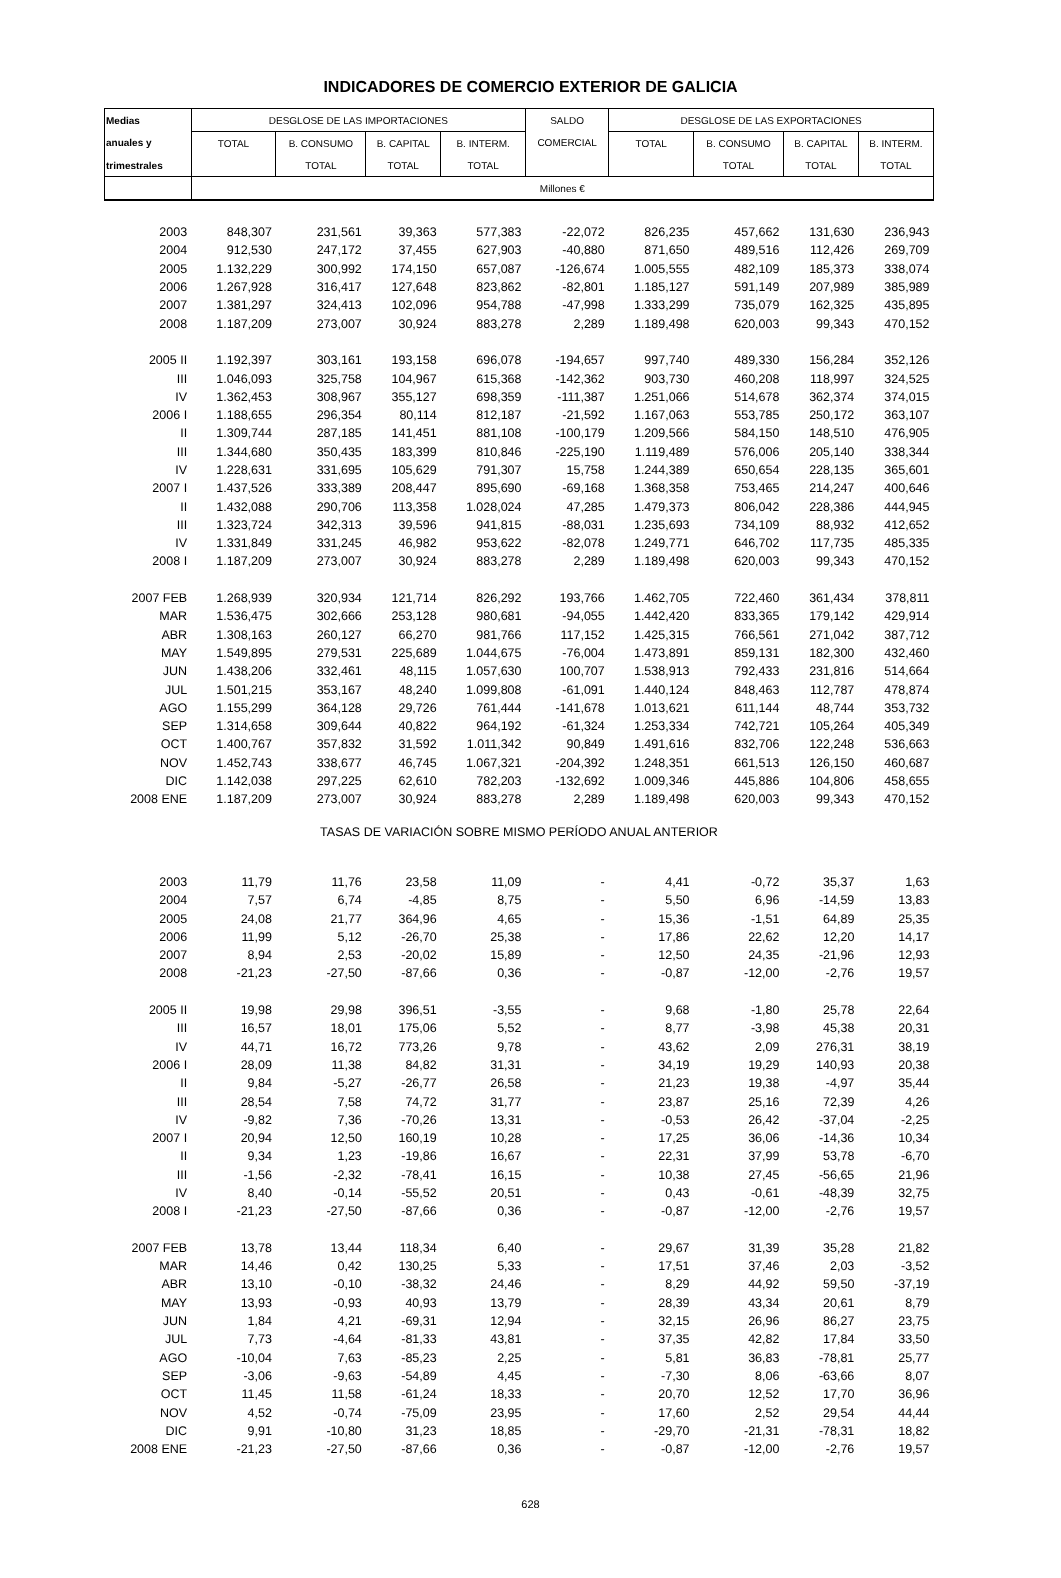INDICADORES DE COMERCIO EXTERIOR DE GALICIA
| Medias | DESGLOSE DE LAS IMPORTACIONES | | | | SALDO | DESGLOSE DE LAS EXPORTACIONES | | | |
| --- | --- | --- | --- | --- | --- | --- | --- | --- | --- |
| anuales y | TOTAL | B. CONSUMO | B. CAPITAL | B. INTERM. | COMERCIAL | TOTAL | B. CONSUMO | B. CAPITAL | B. INTERM. |
| trimestrales | | TOTAL | TOTAL | TOTAL | | | TOTAL | TOTAL | TOTAL |
| | Millones € | | | | | | | | |
| 2003 | 848,307 | 231,561 | 39,363 | 577,383 | -22,072 | 826,235 | 457,662 | 131,630 | 236,943 |
| 2004 | 912,530 | 247,172 | 37,455 | 627,903 | -40,880 | 871,650 | 489,516 | 112,426 | 269,709 |
| 2005 | 1.132,229 | 300,992 | 174,150 | 657,087 | -126,674 | 1.005,555 | 482,109 | 185,373 | 338,074 |
| 2006 | 1.267,928 | 316,417 | 127,648 | 823,862 | -82,801 | 1.185,127 | 591,149 | 207,989 | 385,989 |
| 2007 | 1.381,297 | 324,413 | 102,096 | 954,788 | -47,998 | 1.333,299 | 735,079 | 162,325 | 435,895 |
| 2008 | 1.187,209 | 273,007 | 30,924 | 883,278 | 2,289 | 1.189,498 | 620,003 | 99,343 | 470,152 |
| 2005 II | 1.192,397 | 303,161 | 193,158 | 696,078 | -194,657 | 997,740 | 489,330 | 156,284 | 352,126 |
| III | 1.046,093 | 325,758 | 104,967 | 615,368 | -142,362 | 903,730 | 460,208 | 118,997 | 324,525 |
| IV | 1.362,453 | 308,967 | 355,127 | 698,359 | -111,387 | 1.251,066 | 514,678 | 362,374 | 374,015 |
| 2006 I | 1.188,655 | 296,354 | 80,114 | 812,187 | -21,592 | 1.167,063 | 553,785 | 250,172 | 363,107 |
| II | 1.309,744 | 287,185 | 141,451 | 881,108 | -100,179 | 1.209,566 | 584,150 | 148,510 | 476,905 |
| III | 1.344,680 | 350,435 | 183,399 | 810,846 | -225,190 | 1.119,489 | 576,006 | 205,140 | 338,344 |
| IV | 1.228,631 | 331,695 | 105,629 | 791,307 | 15,758 | 1.244,389 | 650,654 | 228,135 | 365,601 |
| 2007 I | 1.437,526 | 333,389 | 208,447 | 895,690 | -69,168 | 1.368,358 | 753,465 | 214,247 | 400,646 |
| II | 1.432,088 | 290,706 | 113,358 | 1.028,024 | 47,285 | 1.479,373 | 806,042 | 228,386 | 444,945 |
| III | 1.323,724 | 342,313 | 39,596 | 941,815 | -88,031 | 1.235,693 | 734,109 | 88,932 | 412,652 |
| IV | 1.331,849 | 331,245 | 46,982 | 953,622 | -82,078 | 1.249,771 | 646,702 | 117,735 | 485,335 |
| 2008 I | 1.187,209 | 273,007 | 30,924 | 883,278 | 2,289 | 1.189,498 | 620,003 | 99,343 | 470,152 |
| 2007 FEB | 1.268,939 | 320,934 | 121,714 | 826,292 | 193,766 | 1.462,705 | 722,460 | 361,434 | 378,811 |
| MAR | 1.536,475 | 302,666 | 253,128 | 980,681 | -94,055 | 1.442,420 | 833,365 | 179,142 | 429,914 |
| ABR | 1.308,163 | 260,127 | 66,270 | 981,766 | 117,152 | 1.425,315 | 766,561 | 271,042 | 387,712 |
| MAY | 1.549,895 | 279,531 | 225,689 | 1.044,675 | -76,004 | 1.473,891 | 859,131 | 182,300 | 432,460 |
| JUN | 1.438,206 | 332,461 | 48,115 | 1.057,630 | 100,707 | 1.538,913 | 792,433 | 231,816 | 514,664 |
| JUL | 1.501,215 | 353,167 | 48,240 | 1.099,808 | -61,091 | 1.440,124 | 848,463 | 112,787 | 478,874 |
| AGO | 1.155,299 | 364,128 | 29,726 | 761,444 | -141,678 | 1.013,621 | 611,144 | 48,744 | 353,732 |
| SEP | 1.314,658 | 309,644 | 40,822 | 964,192 | -61,324 | 1.253,334 | 742,721 | 105,264 | 405,349 |
| OCT | 1.400,767 | 357,832 | 31,592 | 1.011,342 | 90,849 | 1.491,616 | 832,706 | 122,248 | 536,663 |
| NOV | 1.452,743 | 338,677 | 46,745 | 1.067,321 | -204,392 | 1.248,351 | 661,513 | 126,150 | 460,687 |
| DIC | 1.142,038 | 297,225 | 62,610 | 782,203 | -132,692 | 1.009,346 | 445,886 | 104,806 | 458,655 |
| 2008 ENE | 1.187,209 | 273,007 | 30,924 | 883,278 | 2,289 | 1.189,498 | 620,003 | 99,343 | 470,152 |
| TASAS DE VARIACIÓN SOBRE MISMO PERÍODO ANUAL ANTERIOR | | | | | | | | | |
| 2003 | 11,79 | 11,76 | 23,58 | 11,09 | - | 4,41 | -0,72 | 35,37 | 1,63 |
| 2004 | 7,57 | 6,74 | -4,85 | 8,75 | - | 5,50 | 6,96 | -14,59 | 13,83 |
| 2005 | 24,08 | 21,77 | 364,96 | 4,65 | - | 15,36 | -1,51 | 64,89 | 25,35 |
| 2006 | 11,99 | 5,12 | -26,70 | 25,38 | - | 17,86 | 22,62 | 12,20 | 14,17 |
| 2007 | 8,94 | 2,53 | -20,02 | 15,89 | - | 12,50 | 24,35 | -21,96 | 12,93 |
| 2008 | -21,23 | -27,50 | -87,66 | 0,36 | - | -0,87 | -12,00 | -2,76 | 19,57 |
| 2005 II | 19,98 | 29,98 | 396,51 | -3,55 | - | 9,68 | -1,80 | 25,78 | 22,64 |
| III | 16,57 | 18,01 | 175,06 | 5,52 | - | 8,77 | -3,98 | 45,38 | 20,31 |
| IV | 44,71 | 16,72 | 773,26 | 9,78 | - | 43,62 | 2,09 | 276,31 | 38,19 |
| 2006 I | 28,09 | 11,38 | 84,82 | 31,31 | - | 34,19 | 19,29 | 140,93 | 20,38 |
| II | 9,84 | -5,27 | -26,77 | 26,58 | - | 21,23 | 19,38 | -4,97 | 35,44 |
| III | 28,54 | 7,58 | 74,72 | 31,77 | - | 23,87 | 25,16 | 72,39 | 4,26 |
| IV | -9,82 | 7,36 | -70,26 | 13,31 | - | -0,53 | 26,42 | -37,04 | -2,25 |
| 2007 I | 20,94 | 12,50 | 160,19 | 10,28 | - | 17,25 | 36,06 | -14,36 | 10,34 |
| II | 9,34 | 1,23 | -19,86 | 16,67 | - | 22,31 | 37,99 | 53,78 | -6,70 |
| III | -1,56 | -2,32 | -78,41 | 16,15 | - | 10,38 | 27,45 | -56,65 | 21,96 |
| IV | 8,40 | -0,14 | -55,52 | 20,51 | - | 0,43 | -0,61 | -48,39 | 32,75 |
| 2008 I | -21,23 | -27,50 | -87,66 | 0,36 | - | -0,87 | -12,00 | -2,76 | 19,57 |
| 2007 FEB | 13,78 | 13,44 | 118,34 | 6,40 | - | 29,67 | 31,39 | 35,28 | 21,82 |
| MAR | 14,46 | 0,42 | 130,25 | 5,33 | - | 17,51 | 37,46 | 2,03 | -3,52 |
| ABR | 13,10 | -0,10 | -38,32 | 24,46 | - | 8,29 | 44,92 | 59,50 | -37,19 |
| MAY | 13,93 | -0,93 | 40,93 | 13,79 | - | 28,39 | 43,34 | 20,61 | 8,79 |
| JUN | 1,84 | 4,21 | -69,31 | 12,94 | - | 32,15 | 26,96 | 86,27 | 23,75 |
| JUL | 7,73 | -4,64 | -81,33 | 43,81 | - | 37,35 | 42,82 | 17,84 | 33,50 |
| AGO | -10,04 | 7,63 | -85,23 | 2,25 | - | 5,81 | 36,83 | -78,81 | 25,77 |
| SEP | -3,06 | -9,63 | -54,89 | 4,45 | - | -7,30 | 8,06 | -63,66 | 8,07 |
| OCT | 11,45 | 11,58 | -61,24 | 18,33 | - | 20,70 | 12,52 | 17,70 | 36,96 |
| NOV | 4,52 | -0,74 | -75,09 | 23,95 | - | 17,60 | 2,52 | 29,54 | 44,44 |
| DIC | 9,91 | -10,80 | 31,23 | 18,85 | - | -29,70 | -21,31 | -78,31 | 18,82 |
| 2008 ENE | -21,23 | -27,50 | -87,66 | 0,36 | - | -0,87 | -12,00 | -2,76 | 19,57 |
628